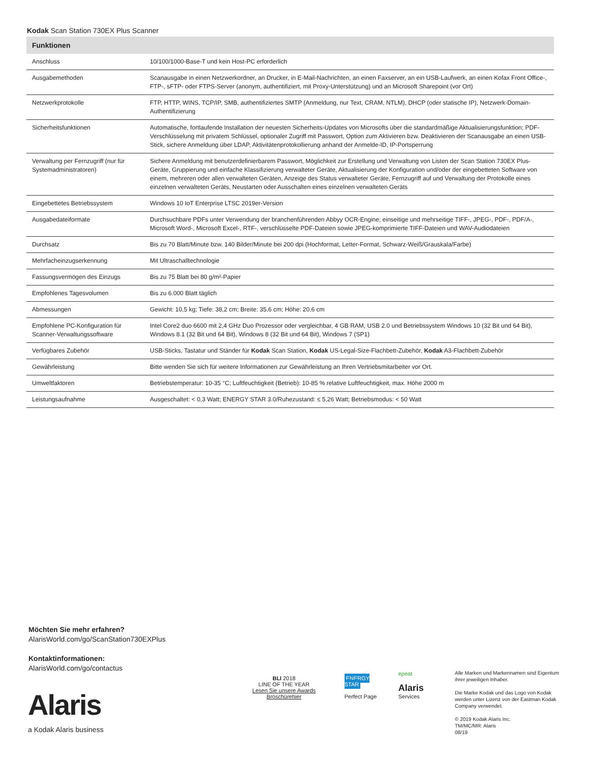Kodak Scan Station 730EX Plus Scanner
| Funktionen | |
| --- | --- |
| Anschluss | 10/100/1000-Base-T und kein Host-PC erforderlich |
| Ausgabemethoden | Scanausgabe in einen Netzwerkordner, an Drucker, in E-Mail-Nachrichten, an einen Faxserver, an ein USB-Laufwerk, an einen Kofax Front Office-, FTP-, sFTP- oder FTPS-Server (anonym, authentifiziert, mit Proxy-Unterstützung) und an Microsoft Sharepoint (vor Ort) |
| Netzwerkprotokolle | FTP, HTTP, WINS, TCP/IP, SMB, authentifiziertes SMTP (Anmeldung, nur Text, CRAM, NTLM), DHCP (oder statische IP), Netzwerk-Domain-Authentifizierung |
| Sicherheitsfunktionen | Automatische, fortlaufende Installation der neuesten Sicherheits-Updates von Microsofts über die standardmäßige Aktualisierungsfunktion; PDF-Verschlüsselung mit privatem Schlüssel, optionaler Zugriff mit Passwort, Option zum Aktivieren bzw. Deaktivieren der Scanausgabe an einen USB-Stick, sichere Anmeldung über LDAP, Aktivitätenprotokollierung anhand der Anmelde-ID, IP-Portsperrung |
| Verwaltung per Fernzugriff (nur für Systemadministratoren) | Sichere Anmeldung mit benutzerdefinierbarem Passwort, Möglichkeit zur Erstellung und Verwaltung von Listen der Scan Station 730EX Plus-Geräte, Gruppierung und einfache Klassifizierung verwalteter Geräte, Aktualisierung der Konfiguration und/oder der eingebetteten Software von einem, mehreren oder allen verwalteten Geräten, Anzeige des Status verwalteter Geräte, Fernzugriff auf und Verwaltung der Protokolle eines einzelnen verwalteten Geräts, Neustarten oder Ausschalten eines einzelnen verwalteten Geräts |
| Eingebettetes Betriebssystem | Windows 10 IoT Enterprise LTSC 2019er-Version |
| Ausgabedateiformate | Durchsuchbare PDFs unter Verwendung der branchenführenden Abbyy OCR-Engine; einseitige und mehrseitige TIFF-, JPEG-, PDF-, PDF/A-, Microsoft Word-, Microsoft Excel-, RTF-, verschlüsselte PDF-Dateien sowie JPEG-komprimierte TIFF-Dateien und WAV-Audiodateien |
| Durchsatz | Bis zu 70 Blatt/Minute bzw. 140 Bilder/Minute bei 200 dpi (Hochformat, Letter-Format, Schwarz-Weiß/Grauskala/Farbe) |
| Mehrfacheinzugserkennung | Mit Ultraschalltechnologie |
| Fassungsvermögen des Einzugs | Bis zu 75 Blatt bei 80 g/m²-Papier |
| Empfohlenes Tagesvolumen | Bis zu 6.000 Blatt täglich |
| Abmessungen | Gewicht: 10,5 kg; Tiefe: 38,2 cm; Breite: 35,6 cm; Höhe: 20,6 cm |
| Empfohlene PC-Konfiguration für Scanner-Verwaltungssoftware | Intel Core2 duo 6600 mit 2,4 GHz Duo Prozessor oder vergleichbar, 4 GB RAM, USB 2.0 und Betriebssystem Windows 10 (32 Bit und 64 Bit), Windows 8.1 (32 Bit und 64 Bit), Windows 8 (32 Bit und 64 Bit), Windows 7 (SP1) |
| Verfügbares Zubehör | USB-Sticks, Tastatur und Ständer für Kodak Scan Station, Kodak US-Legal-Size-Flachbett-Zubehör, Kodak A3-Flachbett-Zubehör |
| Gewährleistung | Bitte wenden Sie sich für weitere Informationen zur Gewährleistung an Ihren Vertriebsmitarbeiter vor Ort. |
| Umweltfaktoren | Betriebstemperatur: 10-35 °C; Luftfeuchtigkeit (Betrieb): 10-85 % relative Luftfeuchtigkeit, max. Höhe 2000 m |
| Leistungsaufnahme | Ausgeschaltet: < 0,3 Watt; ENERGY STAR 3.0/Ruhezustand: ≤ 5,26 Watt; Betriebsmodus: < 50 Watt |
Möchten Sie mehr erfahren?
AlarisWorld.com/go/ScanStation730EXPlus
Kontaktinformationen:
AlarisWorld.com/go/contactus
Alaris
a Kodak Alaris business
BLI 2018
LINE OF THE YEAR
Lesen Sie unsere Awards Broschürehier
ENERGY STAR
Perfect Page
epeat
Alaris Services
Alle Marken und Markennamen sind Eigentum ihrer jeweiligen Inhaber.
Die Marke Kodak und das Logo von Kodak werden unter Lizenz von der Eastman Kodak Company verwendet.
© 2019 Kodak Alaris Inc.
TM/MC/MR: Alaris
08/19